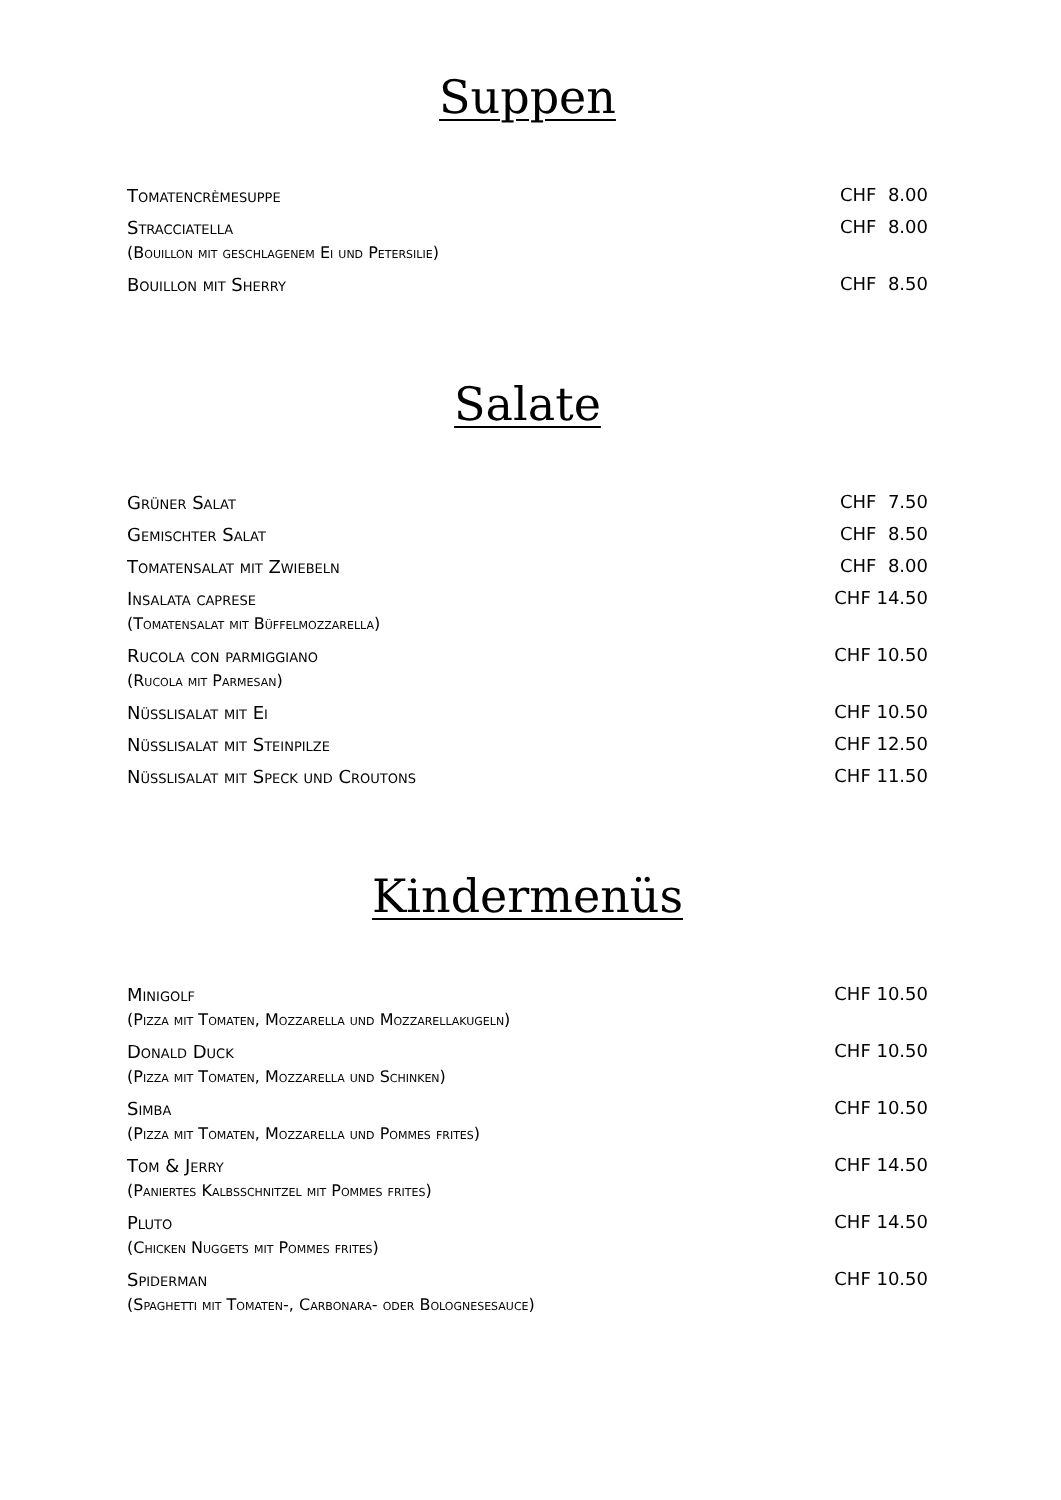Suppen
Tomatencrèmesuppe
CHF 8.00
Stracciatella
(Bouillon mit geschlagenem Ei und Petersilie)
CHF 8.00
Bouillon mit Sherry
CHF 8.50
Salate
Grüner Salat
CHF 7.50
Gemischter Salat
CHF 8.50
Tomatensalat mit Zwiebeln
CHF 8.00
Insalata caprese
(Tomatensalat mit Büffelmozzarella)
CHF 14.50
Rucola con parmiggiano
(Rucola mit Parmesan)
CHF 10.50
Nüsslisalat mit Ei
CHF 10.50
Nüsslisalat mit Steinpilze
CHF 12.50
Nüsslisalat mit Speck und Croutons
CHF 11.50
Kindermenüs
Minigolf
(Pizza mit Tomaten, Mozzarella und Mozzarellakugeln)
CHF 10.50
Donald Duck
(Pizza mit Tomaten, Mozzarella und Schinken)
CHF 10.50
Simba
(Pizza mit Tomaten, Mozzarella und Pommes frites)
CHF 10.50
Tom & Jerry
(Paniertes Kalbsschnitzel mit Pommes frites)
CHF 14.50
Pluto
(Chicken Nuggets mit Pommes frites)
CHF 14.50
Spiderman
(Spaghetti mit Tomaten-, Carbonara- oder Bolognesesauce)
CHF 10.50